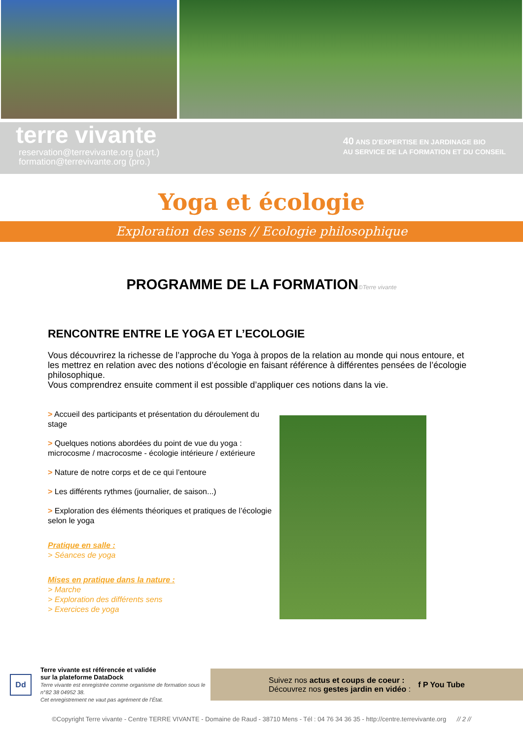terre vivante
reservation@terrevivante.org (part.)
formation@terrevivante.org (pro.)
40 ANS D'EXPERTISE EN JARDINAGE BIO
AU SERVICE DE LA FORMATION ET DU CONSEIL
Yoga et écologie
Exploration des sens // Ecologie philosophique
PROGRAMME DE LA FORMATION©Terre vivante
RENCONTRE ENTRE LE YOGA ET L’ECOLOGIE
Vous découvrirez la richesse de l’approche du Yoga à propos de la relation au monde qui nous entoure, et les mettrez en relation avec des notions d’écologie en faisant référence à différentes pensées de l’écologie philosophique.
Vous comprendrez ensuite comment il est possible d’appliquer ces notions dans la vie.
> Accueil des participants et présentation du déroulement du stage
> Quelques notions abordées du point de vue du yoga : microcosme / macrocosme - écologie intérieure / extérieure
> Nature de notre corps et de ce qui l’entoure
> Les différents rythmes (journalier, de saison...)
> Exploration des éléments théoriques et pratiques de l’écologie selon le yoga
Pratique en salle :
> Séances de yoga
Mises en pratique dans la nature :
> Marche
> Exploration des différents sens
> Exercices de yoga
Dd
Terre vivante est référencée et validée
sur la plateforme DataDock
Terre vivante est enregistrée comme organisme de formation sous le n°82 38 04952 38.
Cet enregistrement ne vaut pas agrément de l’État.
Suivez nos actus et coups de coeur :
Découvrez nos gestes jardin en vidéo :
f P You Tube
©Copyright Terre vivante - Centre TERRE VIVANTE - Domaine de Raud - 38710 Mens - Tél : 04 76 34 36 35 - http://centre.terrevivante.org // 2 //